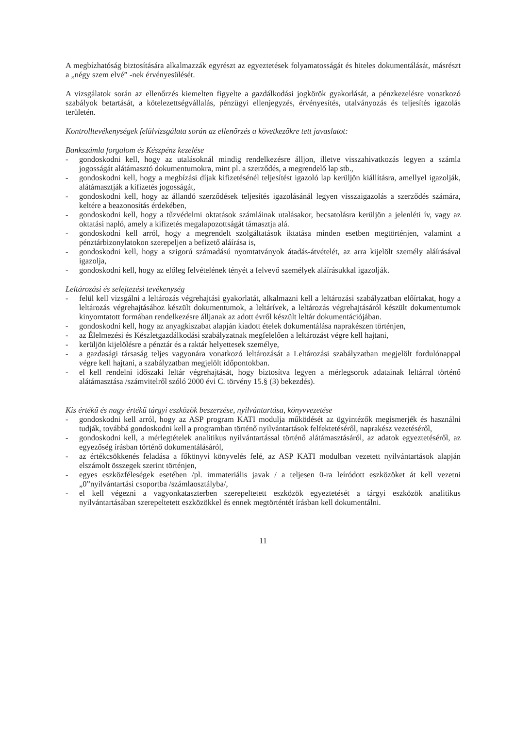A megbízhatóság biztosítására alkalmazzák egyrészt az egyeztetések folyamatosságát és hiteles dokumentálását, másrészt a „négy szem elvé” -nek érvényesülését.
A vizsgálatok során az ellenőrzés kiemelten figyelte a gazdálkodási jogkörök gyakorlását, a pénzkezelésre vonatkozó szabályok betartását, a kötelezettségvállalás, pénzügyi ellenjegyzés, érvényesítés, utalványozás és teljesítés igazolás területén.
Kontrolltevékenységek felülvizsgálata során az ellenőrzés a következőkre tett javaslatot:
Bankszámla forgalom és Készpénz kezelése
- gondoskodni kell, hogy az utalásoknál mindig rendelkezésre álljon, illetve visszahivatkozás legyen a számla jogosságát alátámasztó dokumentumokra, mint pl. a szerződés, a megrendelő lap stb.,
- gondoskodni kell, hogy a megbízási díjak kifizetésénél teljesítést igazoló lap kerüljön kiállításra, amellyel igazolják, alátámasztják a kifizetés jogosságát,
- gondoskodni kell, hogy az állandó szerződések teljesítés igazolásánál legyen visszaigazolás a szerződés számára, keltére a beazonosítás érdekében,
- gondoskodni kell, hogy a tűzvédelmi oktatások számláinak utalásakor, becsatolásra kerüljön a jelenléti ív, vagy az oktatási napló, amely a kifizetés megalapozottságát támasztja alá.
- gondoskodni kell arról, hogy a megrendelt szolgáltatások iktatása minden esetben megtörténjen, valamint a pénztárbizonylatokon szerepeljen a befizető aláírása is,
- gondoskodni kell, hogy a szigorú számadású nyomtatványok átadás-átvételét, az arra kijelölt személy aláírásával igazolja,
- gondoskodni kell, hogy az előleg felvételének tényét a felvevő személyek aláírásukkal igazolják.
Leltározási és selejtezési tevékenység
- felül kell vizsgálni a leltározás végrehajtási gyakorlatát, alkalmazni kell a leltározási szabályzatban előírtakat, hogy a leltározás végrehajtásához készült dokumentumok, a leltárívek, a leltározás végrehajtásáról készült dokumentumok kinyomtatott formában rendelkezésre álljanak az adott évről készült leltár dokumentációjában.
- gondoskodni kell, hogy az anyagkiszabat alapján kiadott ételek dokumentálása naprakészen történjen,
- az Élelmezési és Készletgazdálkodási szabályzatnak megfelelően a leltározást végre kell hajtani,
- kerüljön kijelölésre a pénztár és a raktár helyettesek személye,
- a gazdasági társaság teljes vagyonára vonatkozó leltározását a Leltározási szabályzatban megjelölt fordulónappal végre kell hajtani, a szabályzatban megjelölt időpontokban.
- el kell rendelni időszaki leltár végrehajtását, hogy biztosítva legyen a mérlegsorok adatainak leltárral történő alátámasztása /számvitelről szóló 2000 évi C. törvény 15.§ (3) bekezdés).
Kis értékű és nagy értékű tárgyi eszközök beszerzése, nyilvántartása, könyvvezetése
- gondoskodni kell arról, hogy az ASP program KATI modulja működését az ügyintézők megismerjék és használni tudják, továbbá gondoskodni kell a programban történő nyilvántartások felfektetéséről, naprakész vezetéséről,
- gondoskodni kell, a mérlegtételek analitikus nyilvántartással történő alátámasztásáról, az adatok egyeztetéséről, az egyezőség írásban történő dokumentálásáról,
- az értékcsökkenés feladása a főkönyvi könyvelés felé, az ASP KATI modulban vezetett nyilvántartások alapján elszámolt összegek szerint történjen,
- egyes eszközféleségek esetében /pl. immateriális javak / a teljesen 0-ra leíródott eszközöket át kell vezetni „0”nyilvántartási csoportba /számlaosztályba/,
- el kell végezni a vagyonkataszterben szerepeltetett eszközök egyeztetését a tárgyi eszközök analitikus nyilvántartásában szerepeltetett eszközökkel és ennek megtörténtét írásban kell dokumentálni.
11